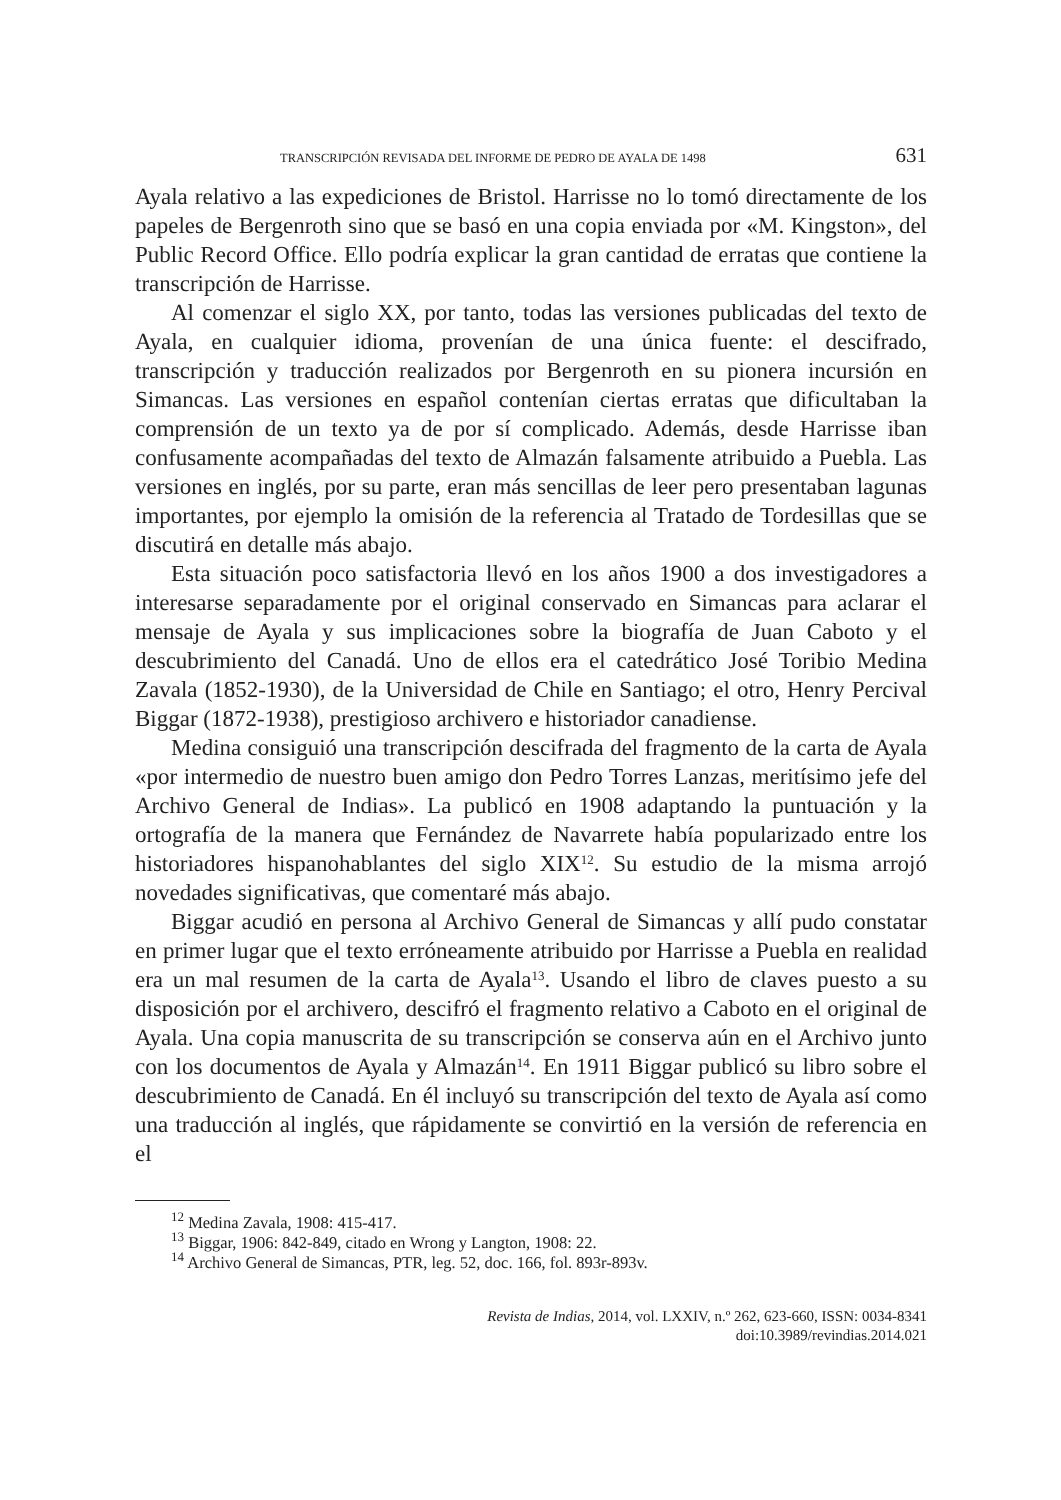TRANSCRIPCIÓN REVISADA DEL INFORME DE PEDRO DE AYALA DE 1498 631
Ayala relativo a las expediciones de Bristol. Harrisse no lo tomó directamente de los papeles de Bergenroth sino que se basó en una copia enviada por «M. Kingston», del Public Record Office. Ello podría explicar la gran cantidad de erratas que contiene la transcripción de Harrisse.
Al comenzar el siglo XX, por tanto, todas las versiones publicadas del texto de Ayala, en cualquier idioma, provenían de una única fuente: el descifrado, transcripción y traducción realizados por Bergenroth en su pionera incursión en Simancas. Las versiones en español contenían ciertas erratas que dificultaban la comprensión de un texto ya de por sí complicado. Además, desde Harrisse iban confusamente acompañadas del texto de Almazán falsamente atribuido a Puebla. Las versiones en inglés, por su parte, eran más sencillas de leer pero presentaban lagunas importantes, por ejemplo la omisión de la referencia al Tratado de Tordesillas que se discutirá en detalle más abajo.
Esta situación poco satisfactoria llevó en los años 1900 a dos investigadores a interesarse separadamente por el original conservado en Simancas para aclarar el mensaje de Ayala y sus implicaciones sobre la biografía de Juan Caboto y el descubrimiento del Canadá. Uno de ellos era el catedrático José Toribio Medina Zavala (1852-1930), de la Universidad de Chile en Santiago; el otro, Henry Percival Biggar (1872-1938), prestigioso archivero e historiador canadiense.
Medina consiguió una transcripción descifrada del fragmento de la carta de Ayala «por intermedio de nuestro buen amigo don Pedro Torres Lanzas, meritísimo jefe del Archivo General de Indias». La publicó en 1908 adaptando la puntuación y la ortografía de la manera que Fernández de Navarrete había popularizado entre los historiadores hispanohablantes del siglo XIX<sup>12</sup>. Su estudio de la misma arrojó novedades significativas, que comentaré más abajo.
Biggar acudió en persona al Archivo General de Simancas y allí pudo constatar en primer lugar que el texto erróneamente atribuido por Harrisse a Puebla en realidad era un mal resumen de la carta de Ayala<sup>13</sup>. Usando el libro de claves puesto a su disposición por el archivero, descifró el fragmento relativo a Caboto en el original de Ayala. Una copia manuscrita de su transcripción se conserva aún en el Archivo junto con los documentos de Ayala y Almazán<sup>14</sup>. En 1911 Biggar publicó su libro sobre el descubrimiento de Canadá. En él incluyó su transcripción del texto de Ayala así como una traducción al inglés, que rápidamente se convirtió en la versión de referencia en el
<sup>12</sup> Medina Zavala, 1908: 415-417.
<sup>13</sup> Biggar, 1906: 842-849, citado en Wrong y Langton, 1908: 22.
<sup>14</sup> Archivo General de Simancas, PTR, leg. 52, doc. 166, fol. 893r-893v.
Revista de Indias, 2014, vol. LXXIV, n.º 262, 623-660, ISSN: 0034-8341
doi:10.3989/revindias.2014.021